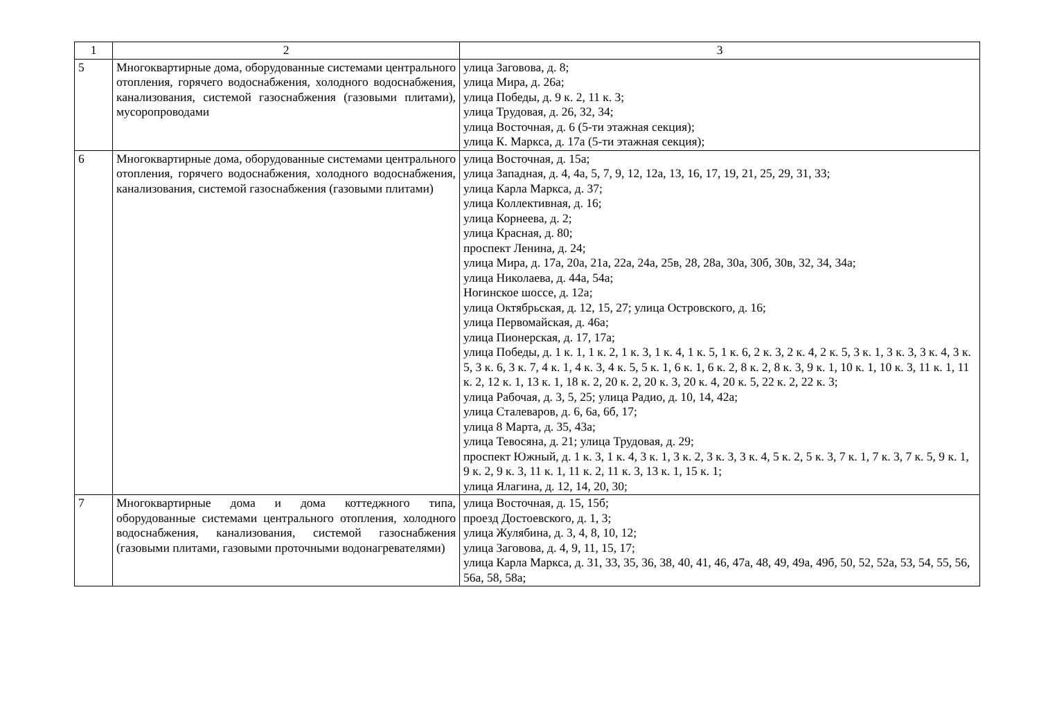| 1 | 2 | 3 |
| 5 | Многоквартирные дома, оборудованные системами центрального отопления, горячего водоснабжения, холодного водоснабжения, канализования, системой газоснабжения (газовыми плитами), мусоропроводами | улица Заговова, д. 8; улица Мира, д. 26а; улица Победы, д. 9 к. 2, 11 к. 3; улица Трудовая, д. 26, 32, 34; улица Восточная, д. 6 (5-ти этажная секция); улица К. Маркса, д. 17а (5-ти этажная секция); |
| 6 | Многоквартирные дома, оборудованные системами центрального отопления, горячего водоснабжения, холодного водоснабжения, канализования, системой газоснабжения (газовыми плитами) | улица Восточная, д. 15а; улица Западная, д. 4, 4а, 5, 7, 9, 12, 12а, 13, 16, 17, 19, 21, 25, 29, 31, 33; улица Карла Маркса, д. 37; улица Коллективная, д. 16; улица Корнеева, д. 2; улица Красная, д. 80; проспект Ленина, д. 24; улица Мира, д. 17а, 20а, 21а, 22а, 24а, 25в, 28, 28а, 30а, 30б, 30в, 32, 34, 34а; улица Николаева, д. 44а, 54а; Ногинское шоссе, д. 12а; улица Октябрьская, д. 12, 15, 27; улица Островского, д. 16; улица Первомайская, д. 46а; улица Пионерская, д. 17, 17а; улица Победы, д. 1 к. 1, 1 к. 2, 1 к. 3, 1 к. 4, 1 к. 5, 1 к. 6, 2 к. 3, 2 к. 4, 2 к. 5, 3 к. 1, 3 к. 3, 3 к. 4, 3 к. 5, 3 к. 6, 3 к. 7, 4 к. 1, 4 к. 3, 4 к. 5, 5 к. 1, 6 к. 1, 6 к. 2, 8 к. 2, 8 к. 3, 9 к. 1, 10 к. 1, 10 к. 3, 11 к. 1, 11 к. 2, 12 к. 1, 13 к. 1, 18 к. 2, 20 к. 2, 20 к. 3, 20 к. 4, 20 к. 5, 22 к. 2, 22 к. 3; улица Рабочая, д. 3, 5, 25; улица Радио, д. 10, 14, 42а; улица Сталеваров, д. 6, 6а, 6б, 17; улица 8 Марта, д. 35, 43а; улица Тевосяна, д. 21; улица Трудовая, д. 29; проспект Южный, д. 1 к. 3, 1 к. 4, 3 к. 1, 3 к. 2, 3 к. 3, 3 к. 4, 5 к. 2, 5 к. 3, 7 к. 1, 7 к. 3, 7 к. 5, 9 к. 1, 9 к. 2, 9 к. 3, 11 к. 1, 11 к. 2, 11 к. 3, 13 к. 1, 15 к. 1; улица Ялагина, д. 12, 14, 20, 30; |
| 7 | Многоквартирные дома и дома коттеджного типа, оборудованные системами центрального отопления, холодного водоснабжения, канализования, системой газоснабжения (газовыми плитами, газовыми проточными водонагревателями) | улица Восточная, д. 15, 15б; проезд Достоевского, д. 1, 3; улица Жулябина, д. 3, 4, 8, 10, 12; улица Заговова, д. 4, 9, 11, 15, 17; улица Карла Маркса, д. 31, 33, 35, 36, 38, 40, 41, 46, 47а, 48, 49, 49а, 49б, 50, 52, 52а, 53, 54, 55, 56, 56а, 58, 58а; |